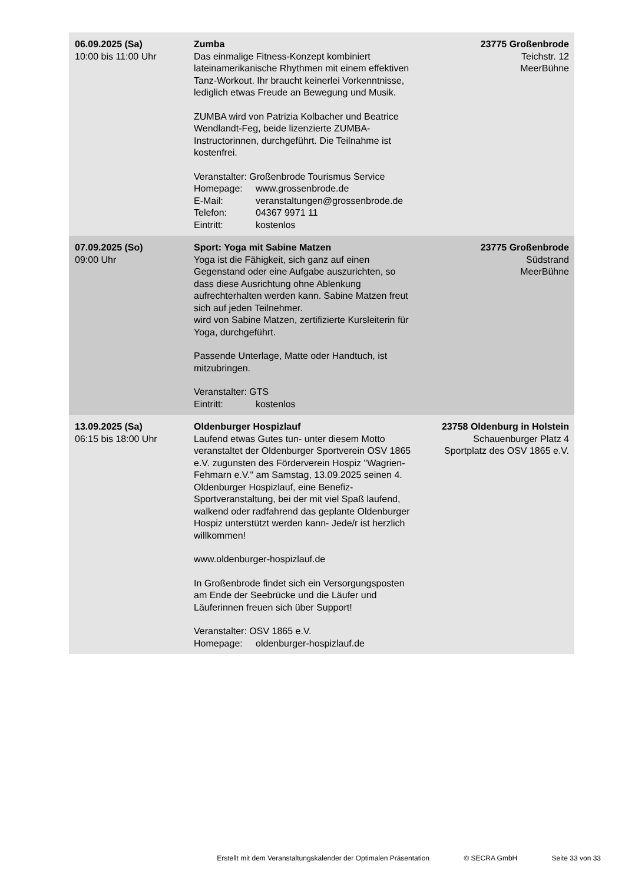| 06.09.2025 (Sa) 10:00 bis 11:00 Uhr | Zumba Das einmalige Fitness-Konzept kombiniert lateinamerikanische Rhythmen mit einem effektiven Tanz-Workout. Ihr braucht keinerlei Vorkenntnisse, lediglich etwas Freude an Bewegung und Musik. ZUMBA wird von Patrizia Kolbacher und Beatrice Wendlandt-Feg, beide lizenzierte ZUMBA-Instructorinnen, durchgeführt. Die Teilnahme ist kostenfrei. Veranstalter: Großenbrode Tourismus Service Homepage: www.grossenbrode.de E-Mail: veranstaltungen@grossenbrode.de Telefon: 04367 9971 11 Eintritt: kostenlos | 23775 Großenbrode Teichstr. 12 MeerBühne |
| 07.09.2025 (So) 09:00 Uhr | Sport: Yoga mit Sabine Matzen Yoga ist die Fähigkeit, sich ganz auf einen Gegenstand oder eine Aufgabe auszurichten, so dass diese Ausrichtung ohne Ablenkung aufrechterhalten werden kann. Sabine Matzen freut sich auf jeden Teilnehmer. wird von Sabine Matzen, zertifizierte Kursleiterin für Yoga, durchgeführt. Passende Unterlage, Matte oder Handtuch, ist mitzubringen. Veranstalter: GTS Eintritt: kostenlos | 23775 Großenbrode Südstrand MeerBühne |
| 13.09.2025 (Sa) 06:15 bis 18:00 Uhr | Oldenburger Hospizlauf Laufend etwas Gutes tun- unter diesem Motto veranstaltet der Oldenburger Sportverein OSV 1865 e.V. zugunsten des Förderverein Hospiz "Wagrien-Fehmarn e.V." am Samstag, 13.09.2025 seinen 4. Oldenburger Hospizlauf, eine Benefiz-Sportveranstaltung, bei der mit viel Spaß laufend, walkend oder radfahrend das geplante Oldenburger Hospiz unterstützt werden kann- Jede/r ist herzlich willkommen! www.oldenburger-hospizlauf.de In Großenbrode findet sich ein Versorgungsposten am Ende der Seebrücke und die Läufer und Läuferinnen freuen sich über Support! Veranstalter: OSV 1865 e.V. Homepage: oldenburger-hospizlauf.de | 23758 Oldenburg in Holstein Schauenburger Platz 4 Sportplatz des OSV 1865 e.V. |
Erstellt mit dem Veranstaltungskalender der Optimalen Präsentation © SECRA GmbH Seite 33 von 33